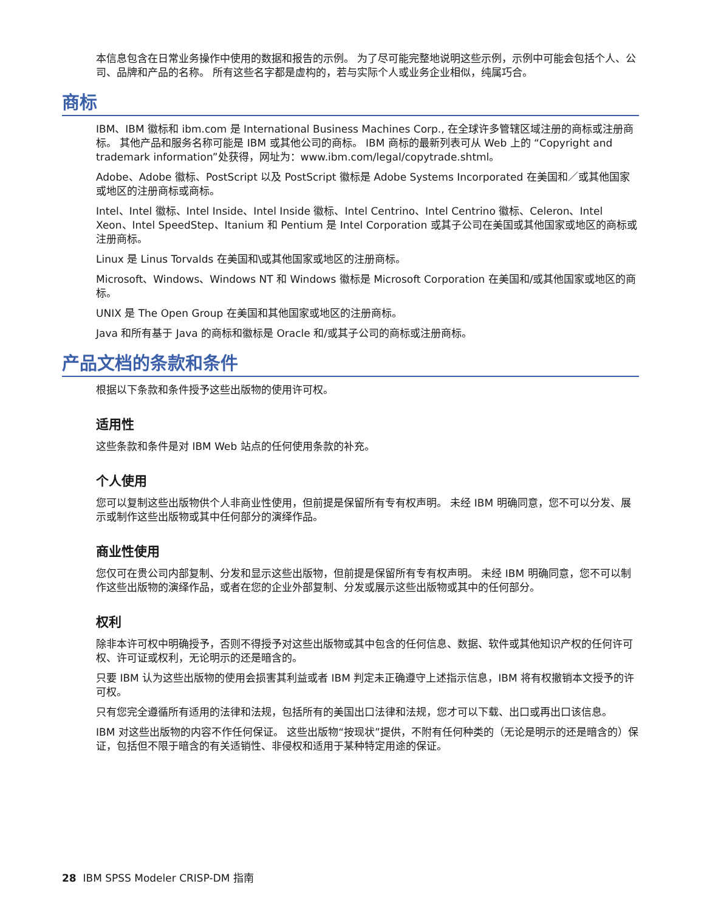本信息包含在日常业务操作中使用的数据和报告的示例。 为了尽可能完整地说明这些示例，示例中可能会包括个人、公司、品牌和产品的名称。 所有这些名字都是虚构的，若与实际个人或业务企业相似，纯属巧合。
商标
IBM、IBM 徽标和 ibm.com 是 International Business Machines Corp., 在全球许多管辖区域注册的商标或注册商标。 其他产品和服务名称可能是 IBM 或其他公司的商标。 IBM 商标的最新列表可从 Web 上的 “Copyright and trademark information”处获得，网址为：www.ibm.com/legal/copytrade.shtml。
Adobe、Adobe 徽标、PostScript 以及 PostScript 徽标是 Adobe Systems Incorporated 在美国和／或其他国家或地区的注册商标或商标。
Intel、Intel 徽标、Intel Inside、Intel Inside 徽标、Intel Centrino、Intel Centrino 徽标、Celeron、Intel Xeon、Intel SpeedStep、Itanium 和 Pentium 是 Intel Corporation 或其子公司在美国或其他国家或地区的商标或注册商标。
Linux 是 Linus Torvalds 在美国和\或其他国家或地区的注册商标。
Microsoft、Windows、Windows NT 和 Windows 徽标是 Microsoft Corporation 在美国和/或其他国家或地区的商标。
UNIX 是 The Open Group 在美国和其他国家或地区的注册商标。
Java 和所有基于 Java 的商标和徽标是 Oracle 和/或其子公司的商标或注册商标。
产品文档的条款和条件
根据以下条款和条件授予这些出版物的使用许可权。
适用性
这些条款和条件是对 IBM Web 站点的任何使用条款的补充。
个人使用
您可以复制这些出版物供个人非商业性使用，但前提是保留所有专有权声明。 未经 IBM 明确同意，您不可以分发、展示或制作这些出版物或其中任何部分的演绎作品。
商业性使用
您仅可在贵公司内部复制、分发和显示这些出版物，但前提是保留所有专有权声明。 未经 IBM 明确同意，您不可以制作这些出版物的演绎作品，或者在您的企业外部复制、分发或展示这些出版物或其中的任何部分。
权利
除非本许可权中明确授予，否则不得授予对这些出版物或其中包含的任何信息、数据、软件或其他知识产权的任何许可权、许可证或权利，无论明示的还是暗含的。
只要 IBM 认为这些出版物的使用会损害其利益或者 IBM 判定未正确遵守上述指示信息，IBM 将有权撤销本文授予的许可权。
只有您完全遵循所有适用的法律和法规，包括所有的美国出口法律和法规，您才可以下载、出口或再出口该信息。
IBM 对这些出版物的内容不作任何保证。 这些出版物“按现状”提供，不附有任何种类的（无论是明示的还是暗含的）保证，包括但不限于暗含的有关适销性、非侵权和适用于某种特定用途的保证。
28 IBM SPSS Modeler CRISP-DM 指南